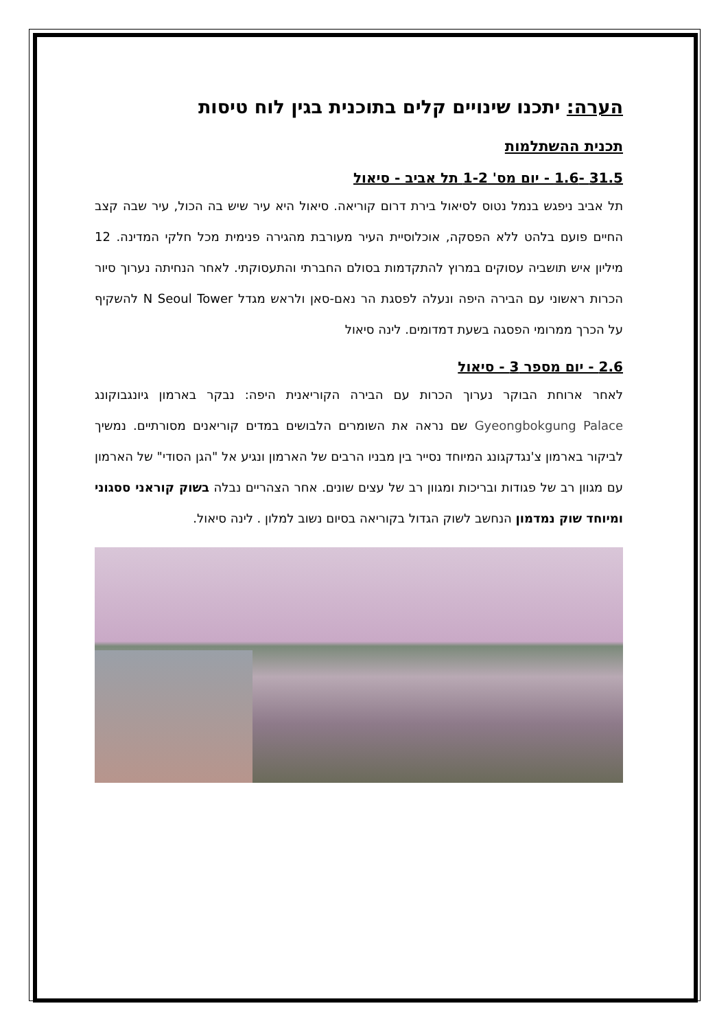הערה: יתכנו שינויים קלים בתוכנית בגין לוח טיסות
תכנית ההשתלמות
31.5 -1.6 - יום מס' 1-2 תל אביב - סיאול
תל אביב ניפגש בנמל נטוס לסיאול בירת דרום קוריאה. סיאול היא עיר שיש בה הכול, עיר שבה קצב החיים פועם בלהט ללא הפסקה, אוכלוסיית העיר מעורבת מהגירה פנימית מכל חלקי המדינה. 12 מיליון איש תושביה עסוקים במרוץ להתקדמות בסולם החברתי והתעסוקתי. לאחר הנחיתה נערוך סיור הכרות ראשוני עם הבירה היפה ונעלה לפסגת הר נאם-סאן ולראש מגדל N Seoul Tower להשקיף על הכרך ממרומי הפסגה בשעת דמדומים. לינה סיאול
2.6 - יום מספר 3 - סיאול
לאחר ארוחת הבוקר נערוך הכרות עם הבירה הקוריאנית היפה: נבקר בארמון גיונגבוקונג Gyeongbokgung Palace שם נראה את השומרים הלבושים במדים קוריאנים מסורתיים. נמשיך לביקור בארמון צ'נגדקגונג המיוחד נסייר בין מבניו הרבים של הארמון ונגיע אל "הגן הסודי" של הארמון עם מגוון רב של פגודות ובריכות ומגוון רב של עצים שונים. אחר הצהריים נבלה בשוק קוראני ססגוני ומיוחד שוק נמדמון הנחשב לשוק הגדול בקוריאה בסיום נשוב למלון . לינה סיאול.